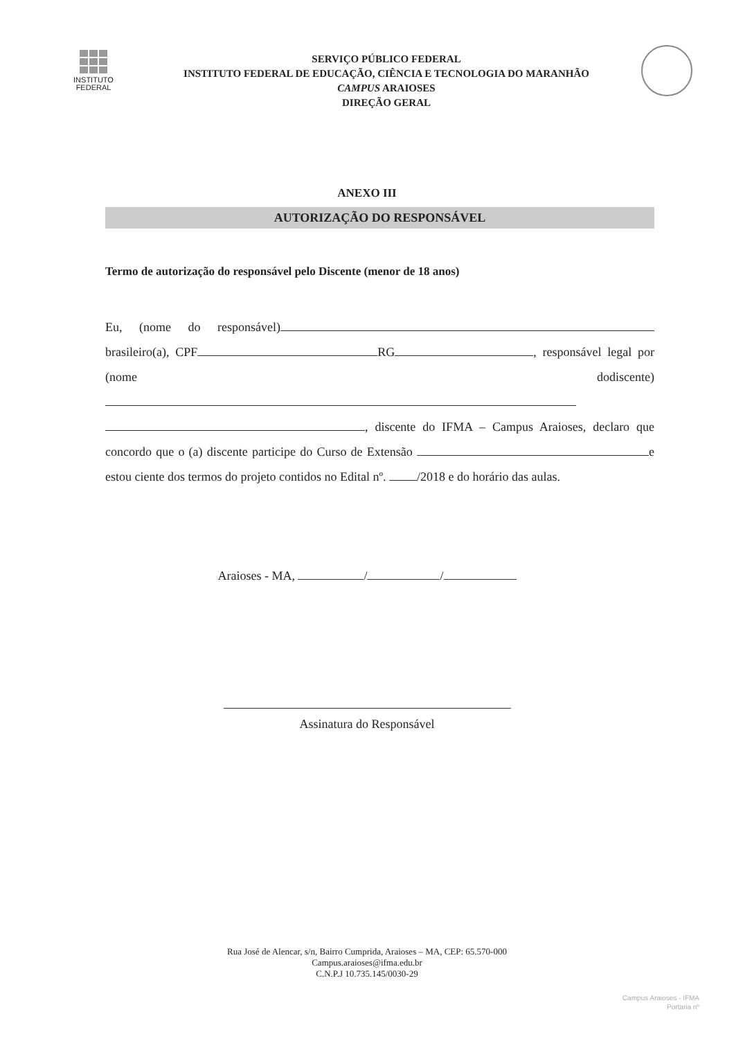INSTITUTO
FEDERAL
SERVIÇO PÚBLICO FEDERAL
INSTITUTO FEDERAL DE EDUCAÇÃO, CIÊNCIA E TECNOLOGIA DO MARANHÃO
CAMPUS ARAIOSES
DIREÇÃO GERAL
ANEXO III
AUTORIZAÇÃO DO RESPONSÁVEL
Termo de autorização do responsável pelo Discente (menor de 18 anos)
Eu, (nome do responsável) brasileiro(a), CPF RG , responsável legal por (nome dodiscente) , discente do IFMA – Campus Araioses, declaro que concordo que o (a) discente participe do Curso de Extensão e estou ciente dos termos do projeto contidos no Edital nº. /2018 e do horário das aulas.
Araioses - MA, / /
Assinatura do Responsável
Rua José de Alencar, s/n, Bairro Cumprida, Araioses – MA, CEP: 65.570-000
Campus.araioses@ifma.edu.br
C.N.P.J 10.735.145/0030-29
Campus Araioses - IFMA
Portaria nº